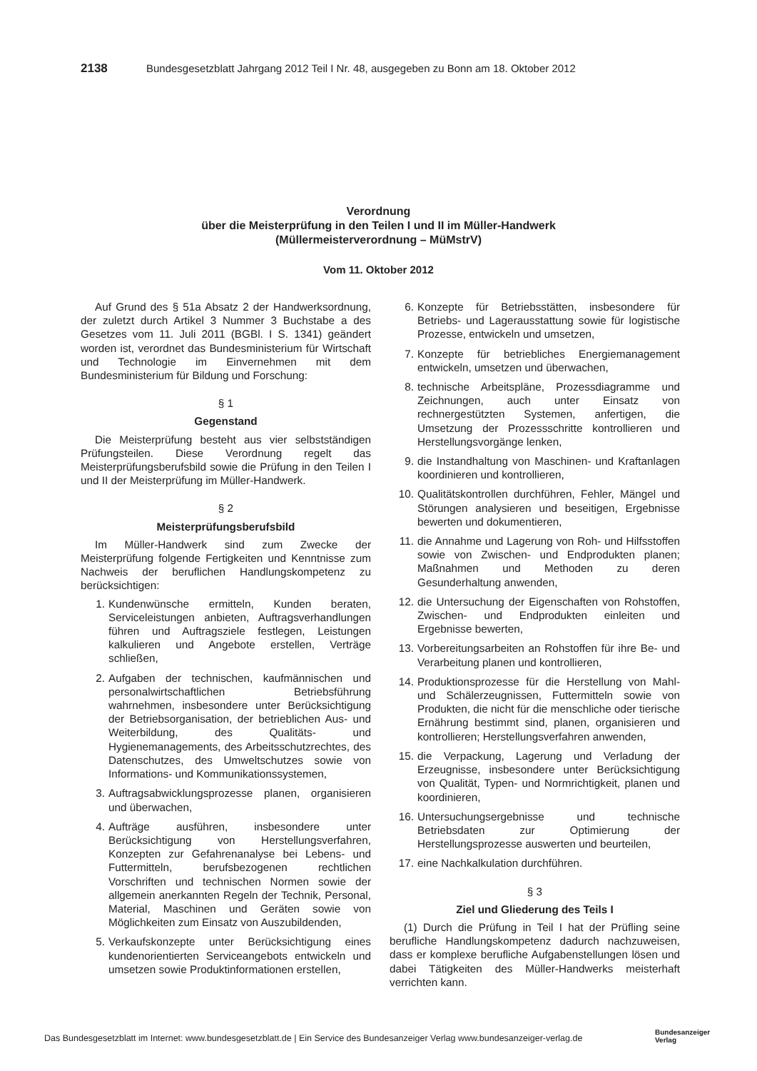2138 Bundesgesetzblatt Jahrgang 2012 Teil I Nr. 48, ausgegeben zu Bonn am 18. Oktober 2012
Verordnung
über die Meisterprüfung in den Teilen I und II im Müller-Handwerk
(Müllermeisterverordnung – MüMstrV)
Vom 11. Oktober 2012
Auf Grund des § 51a Absatz 2 der Handwerksordnung, der zuletzt durch Artikel 3 Nummer 3 Buchstabe a des Gesetzes vom 11. Juli 2011 (BGBl. I S. 1341) geändert worden ist, verordnet das Bundesministerium für Wirtschaft und Technologie im Einvernehmen mit dem Bundesministerium für Bildung und Forschung:
§ 1
Gegenstand
Die Meisterprüfung besteht aus vier selbstständigen Prüfungsteilen. Diese Verordnung regelt das Meisterprüfungsberufsbild sowie die Prüfung in den Teilen I und II der Meisterprüfung im Müller-Handwerk.
§ 2
Meisterprüfungsberufsbild
Im Müller-Handwerk sind zum Zwecke der Meisterprüfung folgende Fertigkeiten und Kenntnisse zum Nachweis der beruflichen Handlungskompetenz zu berücksichtigen:
1. Kundenwünsche ermitteln, Kunden beraten, Serviceleistungen anbieten, Auftragsverhandlungen führen und Auftragsziele festlegen, Leistungen kalkulieren und Angebote erstellen, Verträge schließen,
2. Aufgaben der technischen, kaufmännischen und personalwirtschaftlichen Betriebsführung wahrnehmen, insbesondere unter Berücksichtigung der Betriebsorganisation, der betrieblichen Aus- und Weiterbildung, des Qualitäts- und Hygienemanagements, des Arbeitsschutzrechtes, des Datenschutzes, des Umweltschutzes sowie von Informations- und Kommunikationssystemen,
3. Auftragsabwicklungsprozesse planen, organisieren und überwachen,
4. Aufträge ausführen, insbesondere unter Berücksichtigung von Herstellungsverfahren, Konzepten zur Gefahrenanalyse bei Lebens- und Futtermitteln, berufsbezogenen rechtlichen Vorschriften und technischen Normen sowie der allgemein anerkannten Regeln der Technik, Personal, Material, Maschinen und Geräten sowie von Möglichkeiten zum Einsatz von Auszubildenden,
5. Verkaufskonzepte unter Berücksichtigung eines kundenorientierten Serviceangebots entwickeln und umsetzen sowie Produktinformationen erstellen,
6. Konzepte für Betriebsstätten, insbesondere für Betriebs- und Lagerausstattung sowie für logistische Prozesse, entwickeln und umsetzen,
7. Konzepte für betriebliches Energiemanagement entwickeln, umsetzen und überwachen,
8. technische Arbeitspläne, Prozessdiagramme und Zeichnungen, auch unter Einsatz von rechnergestützten Systemen, anfertigen, die Umsetzung der Prozessschritte kontrollieren und Herstellungsvorgänge lenken,
9. die Instandhaltung von Maschinen- und Kraftanlagen koordinieren und kontrollieren,
10. Qualitätskontrollen durchführen, Fehler, Mängel und Störungen analysieren und beseitigen, Ergebnisse bewerten und dokumentieren,
11. die Annahme und Lagerung von Roh- und Hilfsstoffen sowie von Zwischen- und Endprodukten planen; Maßnahmen und Methoden zu deren Gesunderhaltung anwenden,
12. die Untersuchung der Eigenschaften von Rohstoffen, Zwischen- und Endprodukten einleiten und Ergebnisse bewerten,
13. Vorbereitungsarbeiten an Rohstoffen für ihre Be- und Verarbeitung planen und kontrollieren,
14. Produktionsprozesse für die Herstellung von Mahl- und Schälerzeugnissen, Futtermitteln sowie von Produkten, die nicht für die menschliche oder tierische Ernährung bestimmt sind, planen, organisieren und kontrollieren; Herstellungsverfahren anwenden,
15. die Verpackung, Lagerung und Verladung der Erzeugnisse, insbesondere unter Berücksichtigung von Qualität, Typen- und Normrichtigkeit, planen und koordinieren,
16. Untersuchungsergebnisse und technische Betriebsdaten zur Optimierung der Herstellungsprozesse auswerten und beurteilen,
17. eine Nachkalkulation durchführen.
§ 3
Ziel und Gliederung des Teils I
(1) Durch die Prüfung in Teil I hat der Prüfling seine berufliche Handlungskompetenz dadurch nachzuweisen, dass er komplexe berufliche Aufgabenstellungen lösen und dabei Tätigkeiten des Müller-Handwerks meisterhaft verrichten kann.
Das Bundesgesetzblatt im Internet: www.bundesgesetzblatt.de | Ein Service des Bundesanzeiger Verlag www.bundesanzeiger-verlag.de
Bundesanzeiger
Verlag